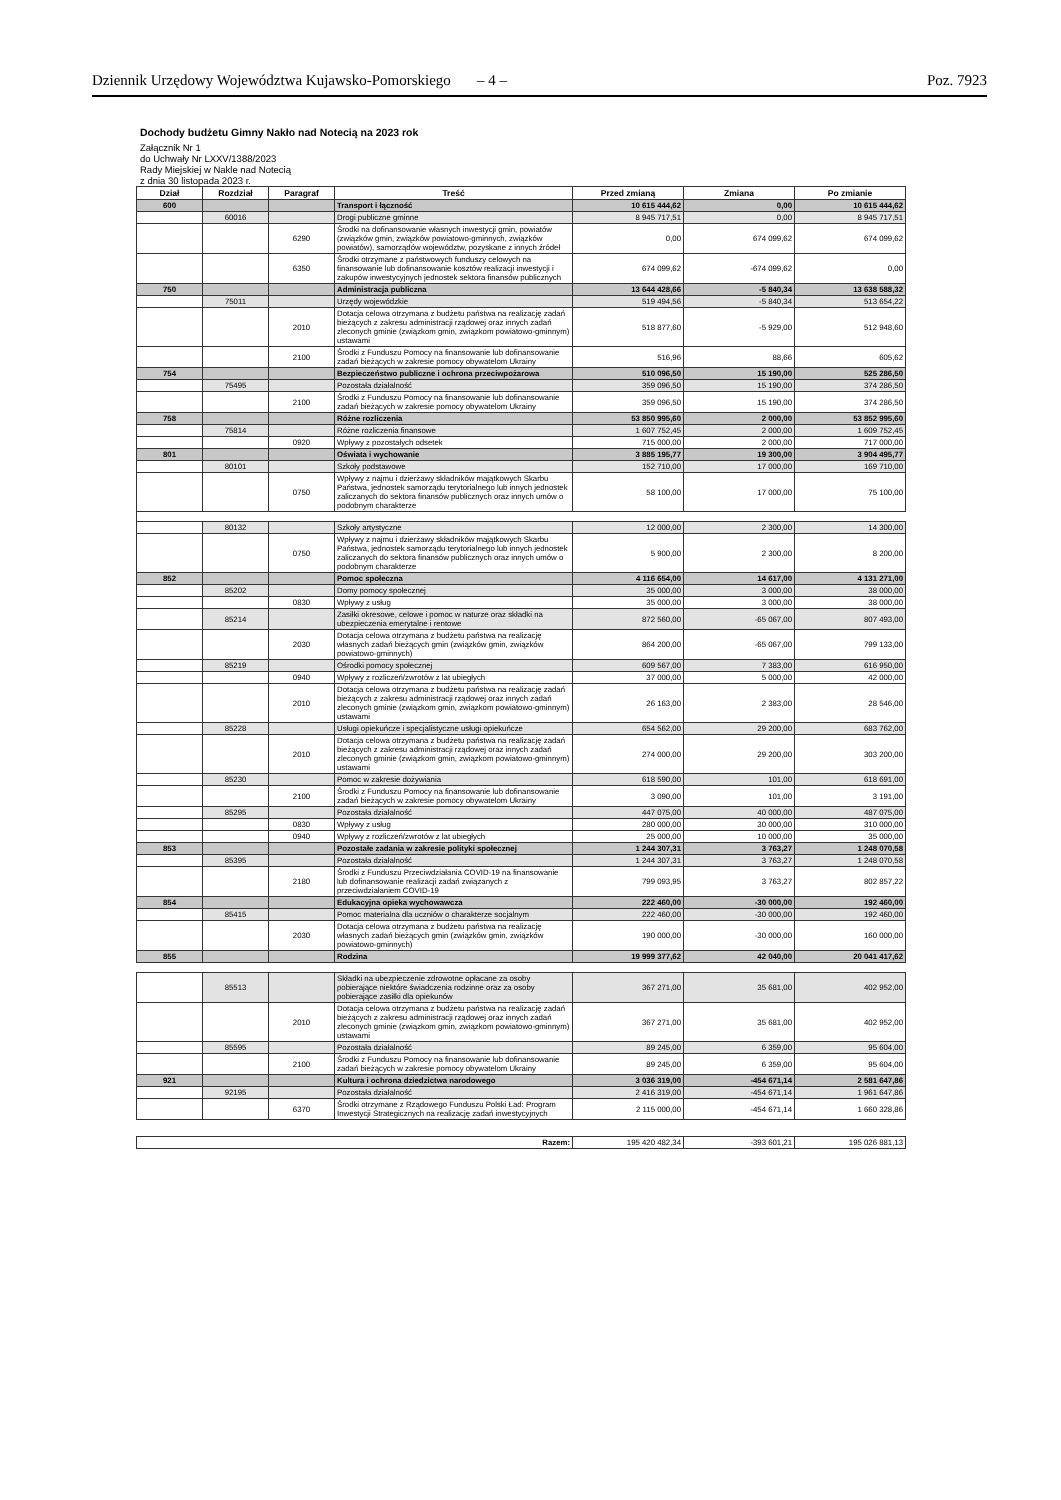Dziennik Urzędowy Województwa Kujawsko-Pomorskiego – 4 – Poz. 7923
Dochody budżetu Gimny Nakło nad Notecią na 2023 rok
Załącznik Nr 1
do Uchwały Nr LXXV/1388/2023
Rady Miejskiej w Nakle nad Notecią
z dnia 30 listopada 2023 r.
| Dział | Rozdział | Paragraf | Treść | Przed zmianą | Zmiana | Po zmianie |
| --- | --- | --- | --- | --- | --- | --- |
| 600 | | | Transport i łączność | 10 615 444,62 | 0,00 | 10 615 444,62 |
| | 60016 | | Drogi publiczne gminne | 8 945 717,51 | 0,00 | 8 945 717,51 |
| | | 6290 | Środki na dofinansowanie własnych inwestycji gmin, powiatów (związków gmin, związków powiatowo-gminnych, związków powiatów), samorządów województw, pozyskane z innych źródeł | 0,00 | 674 099,62 | 674 099,62 |
| | | 6350 | Środki otrzymane z państwowych funduszy celowych na finansowanie lub dofinansowanie kosztów realizacji inwestycji i zakupów inwestycyjnych jednostek sektora finansów publicznych | 674 099,62 | -674 099,62 | 0,00 |
| 750 | | | Administracja publiczna | 13 644 428,66 | -5 840,34 | 13 638 588,32 |
| | 75011 | | Urzędy wojewódzkie | 519 494,56 | -5 840,34 | 513 654,22 |
| | | 2010 | Dotacja celowa otrzymana z budżetu państwa na realizację zadań bieżących z zakresu administracji rządowej oraz innych zadań zleconych gminie (związkom gmin, związkom powiatowo-gminnym) ustawami | 518 877,60 | -5 929,00 | 512 948,60 |
| | | 2100 | Środki z Funduszu Pomocy na finansowanie lub dofinansowanie zadań bieżących w zakresie pomocy obywatelom Ukrainy | 516,96 | 88,66 | 605,62 |
| 754 | | | Bezpieczeństwo publiczne i ochrona przeciwpożarowa | 510 096,50 | 15 190,00 | 525 286,50 |
| | 75495 | | Pozostała działalność | 359 096,50 | 15 190,00 | 374 286,50 |
| | | 2100 | Środki z Funduszu Pomocy na finansowanie lub dofinansowanie zadań bieżących w zakresie pomocy obywatelom Ukrainy | 359 096,50 | 15 190,00 | 374 286,50 |
| 758 | | | Różne rozliczenia | 53 850 995,60 | 2 000,00 | 53 852 995,60 |
| | 75814 | | Różne rozliczenia finansowe | 1 607 752,45 | 2 000,00 | 1 609 752,45 |
| | | 0920 | Wpływy z pozostałych odsetek | 715 000,00 | 2 000,00 | 717 000,00 |
| 801 | | | Oświata i wychowanie | 3 885 195,77 | 19 300,00 | 3 904 495,77 |
| | 80101 | | Szkoły podstawowe | 152 710,00 | 17 000,00 | 169 710,00 |
| | | 0750 | Wpływy z najmu i dzierżawy składników majątkowych Skarbu Państwa, jednostek samorządu terytorialnego lub innych jednostek zaliczanych do sektora finansów publicznych oraz innych umów o podobnym charakterze | 58 100,00 | 17 000,00 | 75 100,00 |
| | 80132 | | Szkoły artystyczne | 12 000,00 | 2 300,00 | 14 300,00 |
| | | 0750 | Wpływy z najmu i dzierżawy składników majątkowych Skarbu Państwa, jednostek samorządu terytorialnego lub innych jednostek zaliczanych do sektora finansów publicznych oraz innych umów o podobnym charakterze | 5 900,00 | 2 300,00 | 8 200,00 |
| 852 | | | Pomoc społeczna | 4 116 654,00 | 14 617,00 | 4 131 271,00 |
| | 85202 | | Domy pomocy społecznej | 35 000,00 | 3 000,00 | 38 000,00 |
| | | 0830 | Wpływy z usług | 35 000,00 | 3 000,00 | 38 000,00 |
| | 85214 | | Zasiłki okresowe, celowe i pomoc w naturze oraz składki na ubezpieczenia emerytalne i rentowe | 872 560,00 | -65 067,00 | 807 493,00 |
| | | 2030 | Dotacja celowa otrzymana z budżetu państwa na realizację własnych zadań bieżących gmin (związków gmin, związków powiatowo-gminnych) | 864 200,00 | -65 067,00 | 799 133,00 |
| | 85219 | | Ośrodki pomocy społecznej | 609 567,00 | 7 383,00 | 616 950,00 |
| | | 0940 | Wpływy z rozliczeń/zwrotów z lat ubiegłych | 37 000,00 | 5 000,00 | 42 000,00 |
| | | 2010 | Dotacja celowa otrzymana z budżetu państwa na realizację zadań bieżących z zakresu administracji rządowej oraz innych zadań zleconych gminie (związkom gmin, związkom powiatowo-gminnym) ustawami | 26 163,00 | 2 383,00 | 28 546,00 |
| | 85228 | | Usługi opiekuńcze i specjalistyczne usługi opiekuńcze | 654 562,00 | 29 200,00 | 683 762,00 |
| | | 2010 | Dotacja celowa otrzymana z budżetu państwa na realizację zadań bieżących z zakresu administracji rządowej oraz innych zadań zleconych gminie (związkom gmin, związkom powiatowo-gminnym) ustawami | 274 000,00 | 29 200,00 | 303 200,00 |
| | 85230 | | Pomoc w zakresie dożywiania | 618 590,00 | 101,00 | 618 691,00 |
| | | 2100 | Środki z Funduszu Pomocy na finansowanie lub dofinansowanie zadań bieżących w zakresie pomocy obywatelom Ukrainy | 3 090,00 | 101,00 | 3 191,00 |
| | 85295 | | Pozostała działalność | 447 075,00 | 40 000,00 | 487 075,00 |
| | | 0830 | Wpływy z usług | 280 000,00 | 30 000,00 | 310 000,00 |
| | | 0940 | Wpływy z rozliczeń/zwrotów z lat ubiegłych | 25 000,00 | 10 000,00 | 35 000,00 |
| 853 | | | Pozostałe zadania w zakresie polityki społecznej | 1 244 307,31 | 3 763,27 | 1 248 070,58 |
| | 85395 | | Pozostała działalność | 1 244 307,31 | 3 763,27 | 1 248 070,58 |
| | | 2180 | Środki z Funduszu Przeciwdziałania COVID-19 na finansowanie lub dofinansowanie realizacji zadań związanych z przeciwdziałaniem COVID-19 | 799 093,95 | 3 763,27 | 802 857,22 |
| 854 | | | Edukacyjna opieka wychowawcza | 222 460,00 | -30 000,00 | 192 460,00 |
| | 85415 | | Pomoc materialna dla uczniów o charakterze socjalnym | 222 460,00 | -30 000,00 | 192 460,00 |
| | | 2030 | Dotacja celowa otrzymana z budżetu państwa na realizację własnych zadań bieżących gmin (związków gmin, związków powiatowo-gminnych) | 190 000,00 | -30 000,00 | 160 000,00 |
| 855 | | | Rodzina | 19 999 377,62 | 42 040,00 | 20 041 417,62 |
| | 85513 | | Składki na ubezpieczenie zdrowotne opłacane za osoby pobierające niektóre świadczenia rodzinne oraz za osoby pobierające zasiłki dla opiekunów | 367 271,00 | 35 681,00 | 402 952,00 |
| | | 2010 | Dotacja celowa otrzymana z budżetu państwa na realizację zadań bieżących z zakresu administracji rządowej oraz innych zadań zleconych gminie (związkom gmin, związkom powiatowo-gminnym) ustawami | 367 271,00 | 35 681,00 | 402 952,00 |
| | 85595 | | Pozostała działalność | 89 245,00 | 6 359,00 | 95 604,00 |
| | | 2100 | Środki z Funduszu Pomocy na finansowanie lub dofinansowanie zadań bieżących w zakresie pomocy obywatelom Ukrainy | 89 245,00 | 6 359,00 | 95 604,00 |
| 921 | | | Kultura i ochrona dziedzictwa narodowego | 3 036 319,00 | -454 671,14 | 2 581 647,86 |
| | 92195 | | Pozostała działalność | 2 416 319,00 | -454 671,14 | 1 961 647,86 |
| | | 6370 | Środki otrzymane z Rządowego Funduszu Polski Ład: Program Inwestycji Strategicznych na realizację zadań inwestycyjnych | 2 115 000,00 | -454 671,14 | 1 660 328,86 |
| Razem: | | | | 195 420 482,34 | -393 601,21 | 195 026 881,13 |